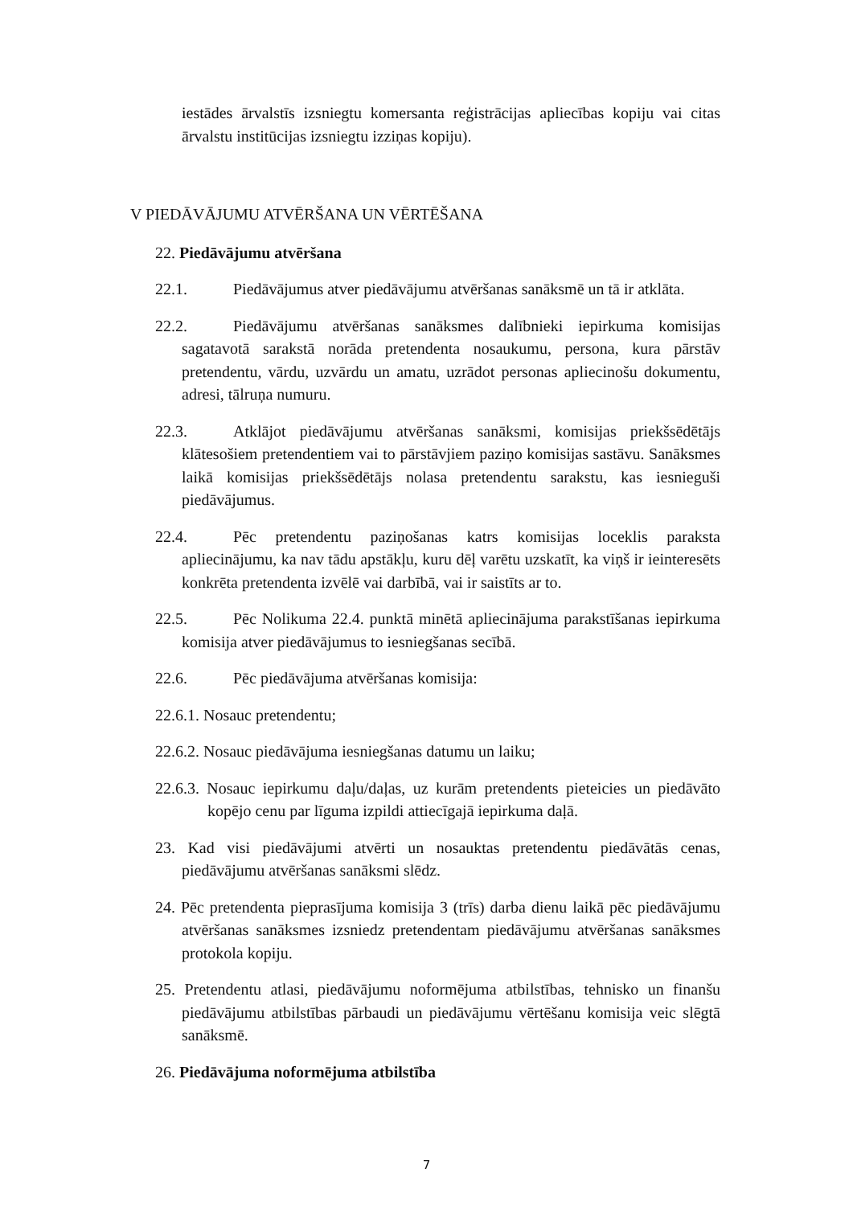iestādes ārvalstīs izsniegtu komersanta reģistrācijas apliecības kopiju vai citas ārvalstu institūcijas izsniegtu izziņas kopiju).
V PIEDĀVĀJUMU ATVĒRŠANA UN VĒRTĒŠANA
22. Piedāvājumu atvēršana
22.1. Piedāvājumus atver piedāvājumu atvēršanas sanāksmē un tā ir atklāta.
22.2. Piedāvājumu atvēršanas sanāksmes dalībnieki iepirkuma komisijas sagatavotā sarakstā norāda pretendenta nosaukumu, persona, kura pārstāv pretendentu, vārdu, uzvārdu un amatu, uzrādot personas apliecinošu dokumentu, adresi, tālruņa numuru.
22.3. Atklājot piedāvājumu atvēršanas sanāksmi, komisijas priekšsēdētājs klātesošiem pretendentiem vai to pārstāvjiem paziņo komisijas sastāvu. Sanāksmes laikā komisijas priekšsēdētājs nolasa pretendentu sarakstu, kas iesnieguši piedāvājumus.
22.4. Pēc pretendentu paziņošanas katrs komisijas loceklis paraksta apliecinājumu, ka nav tādu apstākļu, kuru dēļ varētu uzskatīt, ka viņš ir ieinteresēts konkrēta pretendenta izvēlē vai darbībā, vai ir saistīts ar to.
22.5. Pēc Nolikuma 22.4. punktā minētā apliecinājuma parakstīšanas iepirkuma komisija atver piedāvājumus to iesniegšanas secībā.
22.6. Pēc piedāvājuma atvēršanas komisija:
22.6.1. Nosauc pretendentu;
22.6.2. Nosauc piedāvājuma iesniegšanas datumu un laiku;
22.6.3. Nosauc iepirkumu daļu/daļas, uz kurām pretendents pieteicies un piedāvāto kopējo cenu par līguma izpildi attiecīgajā iepirkuma daļā.
23. Kad visi piedāvājumi atvērti un nosauktas pretendentu piedāvātās cenas, piedāvājumu atvēršanas sanāksmi slēdz.
24. Pēc pretendenta pieprasījuma komisija 3 (trīs) darba dienu laikā pēc piedāvājumu atvēršanas sanāksmes izsniedz pretendentam piedāvājumu atvēršanas sanāksmes protokola kopiju.
25. Pretendentu atlasi, piedāvājumu noformējuma atbilstības, tehnisko un finanšu piedāvājumu atbilstības pārbaudi un piedāvājumu vērtēšanu komisija veic slēgtā sanāksmē.
26. Piedāvājuma noformējuma atbilstība
7